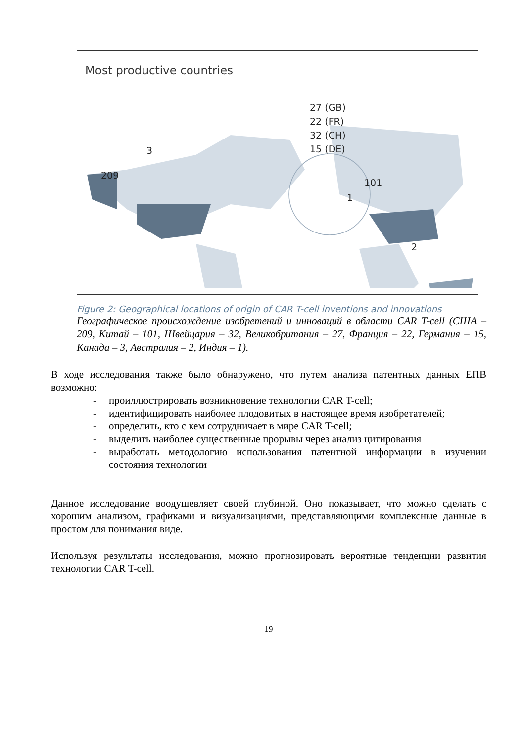Most productive countries
27 (GB)
22 (FR)
32 (CH)
15 (DE)
3
209
101
1
2
Figure 2: Geographical locations of origin of CAR T-cell inventions and innovations
Географическое происхождение изобретений и инноваций в области CAR T-cell (США – 209, Китай – 101, Швейцария – 32, Великобритания – 27, Франция – 22, Германия – 15, Канада – 3, Австралия – 2, Индия – 1).
В ходе исследования также было обнаружено, что путем анализа патентных данных ЕПВ возможно:
- проиллюстрировать возникновение технологии CAR T-cell;
- идентифицировать наиболее плодовитых в настоящее время изобретателей;
- определить, кто с кем сотрудничает в мире CAR T-cell;
- выделить наиболее существенные прорывы через анализ цитирования
- выработать методологию использования патентной информации в изучении состояния технологии
Данное исследование воодушевляет своей глубиной. Оно показывает, что можно сделать с хорошим анализом, графиками и визуализациями, представляющими комплексные данные в простом для понимания виде.
Используя результаты исследования, можно прогнозировать вероятные тенденции развития технологии CAR T-cell.
19